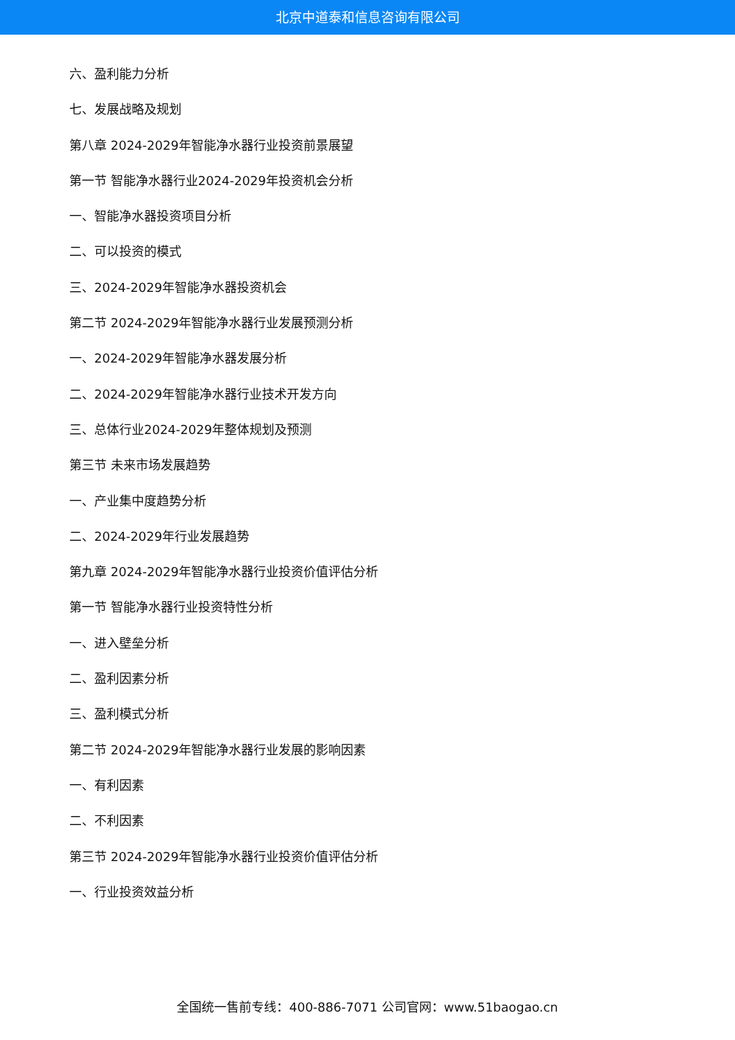北京中道泰和信息咨询有限公司
六、盈利能力分析
七、发展战略及规划
第八章 2024-2029年智能净水器行业投资前景展望
第一节 智能净水器行业2024-2029年投资机会分析
一、智能净水器投资项目分析
二、可以投资的模式
三、2024-2029年智能净水器投资机会
第二节 2024-2029年智能净水器行业发展预测分析
一、2024-2029年智能净水器发展分析
二、2024-2029年智能净水器行业技术开发方向
三、总体行业2024-2029年整体规划及预测
第三节 未来市场发展趋势
一、产业集中度趋势分析
二、2024-2029年行业发展趋势
第九章 2024-2029年智能净水器行业投资价值评估分析
第一节 智能净水器行业投资特性分析
一、进入壁垒分析
二、盈利因素分析
三、盈利模式分析
第二节 2024-2029年智能净水器行业发展的影响因素
一、有利因素
二、不利因素
第三节 2024-2029年智能净水器行业投资价值评估分析
一、行业投资效益分析
全国统一售前专线：400-886-7071 公司官网：www.51baogao.cn